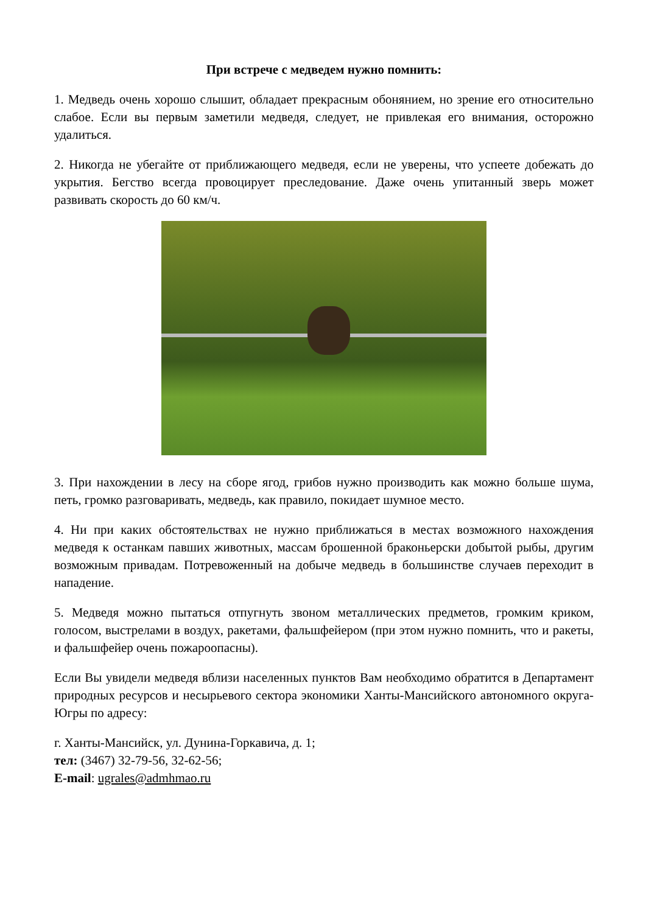При встрече с медведем нужно помнить:
1. Медведь очень хорошо слышит, обладает прекрасным обонянием, но зрение его относительно слабое. Если вы первым заметили медведя, следует, не привлекая его внимания, осторожно удалиться.
2. Никогда не убегайте от приближающего медведя, если не уверены, что успеете добежать до укрытия. Бегство всегда провоцирует преследование. Даже очень упитанный зверь может развивать скорость до 60 км/ч.
3. При нахождении в лесу на сборе ягод, грибов нужно производить как можно больше шума, петь, громко разговаривать, медведь, как правило, покидает шумное место.
4. Ни при каких обстоятельствах не нужно приближаться в местах возможного нахождения медведя к останкам павших животных, массам брошенной браконьерски добытой рыбы, другим возможным привадам. Потревоженный на добыче медведь в большинстве случаев переходит в нападение.
5. Медведя можно пытаться отпугнуть звоном металлических предметов, громким криком, голосом, выстрелами в воздух, ракетами, фальшфейером (при этом нужно помнить, что и ракеты, и фальшфейер очень пожароопасны).
Если Вы увидели медведя вблизи населенных пунктов Вам необходимо обратится в Департамент природных ресурсов и несырьевого сектора экономики Ханты-Мансийского автономного округа-Югры по адресу:
г. Ханты-Мансийск, ул. Дунина-Горкавича, д. 1;
тел: (3467) 32-79-56, 32-62-56;
E-mail: ugrales@admhmao.ru